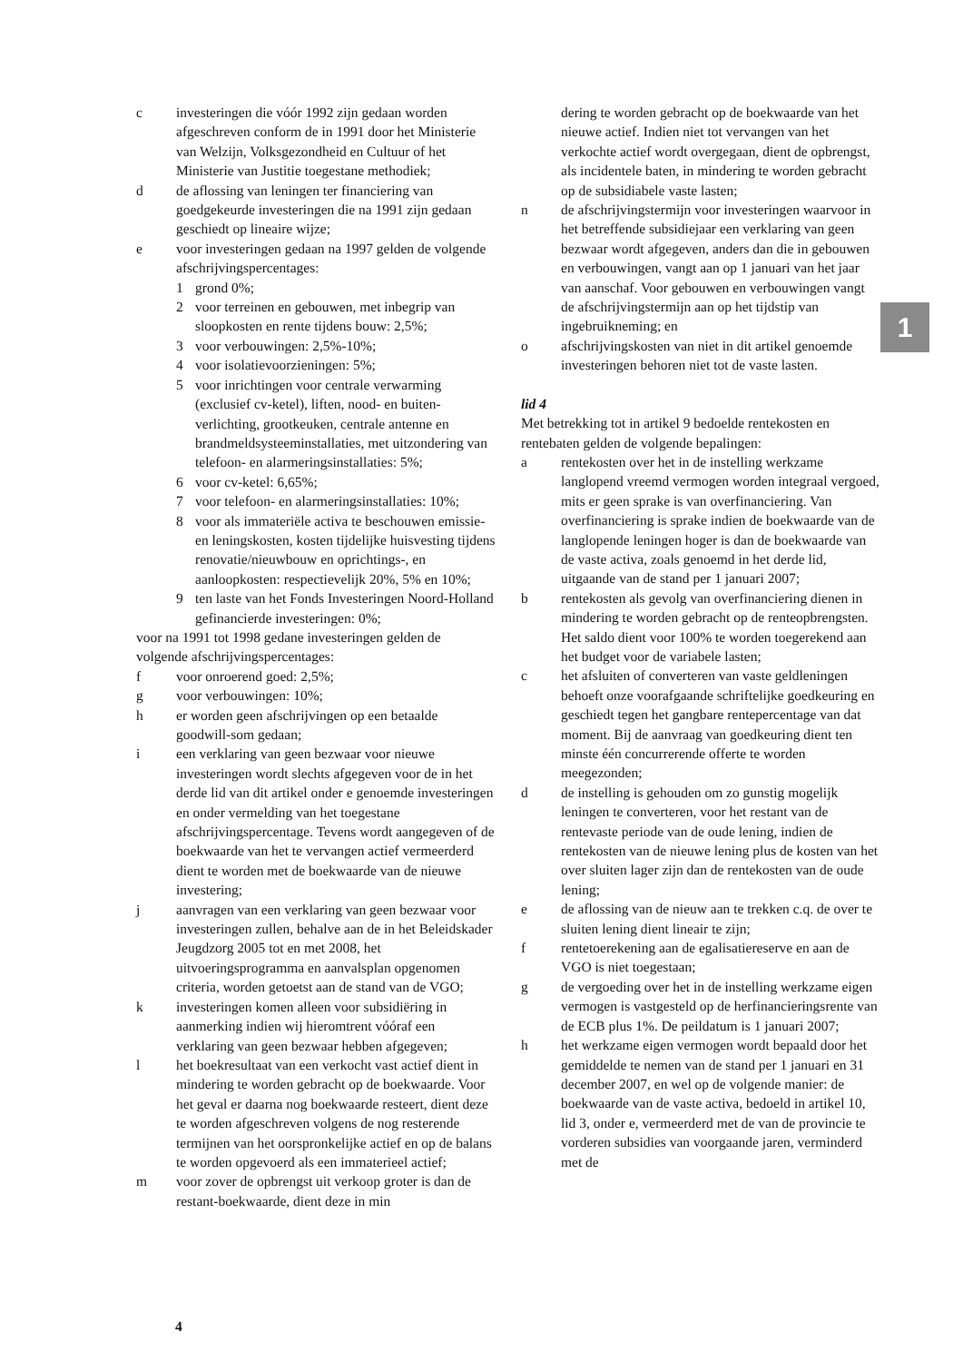c investeringen die vóór 1992 zijn gedaan worden afgeschreven conform de in 1991 door het Ministerie van Welzijn, Volksgezondheid en Cultuur of het Ministerie van Justitie toegestane methodiek;
d de aflossing van leningen ter financiering van goedgekeurde investeringen die na 1991 zijn gedaan geschiedt op lineaire wijze;
e voor investeringen gedaan na 1997 gelden de volgende afschrijvingspercentages:
1 grond 0%;
2 voor terreinen en gebouwen, met inbegrip van sloopkosten en rente tijdens bouw: 2,5%;
3 voor verbouwingen: 2,5%-10%;
4 voor isolatievoorzieningen: 5%;
5 voor inrichtingen voor centrale verwarming (exclusief cv-ketel), liften, nood- en buiten­verlichting, grootkeuken, centrale antenne en brandmeldsysteeminstallaties, met uitzondering van telefoon- en alarmeringsinstallaties: 5%;
6 voor cv-ketel: 6,65%;
7 voor telefoon- en alarmeringsinstallaties: 10%;
8 voor als immateriële activa te beschouwen emissie- en leningskosten, kosten tijdelijke huisvesting tijdens renovatie/nieuwbouw en oprichtings-, en aanloopkosten: respectievelijk 20%, 5% en 10%;
9 ten laste van het Fonds Investeringen Noord-Holland gefinancierde investeringen: 0%;
voor na 1991 tot 1998 gedane investeringen gelden de volgende afschrijvingspercentages:
f voor onroerend goed: 2,5%;
g voor verbouwingen: 10%;
h er worden geen afschrijvingen op een betaalde goodwill-som gedaan;
i een verklaring van geen bezwaar voor nieuwe investeringen wordt slechts afgegeven voor de in het derde lid van dit artikel onder e genoemde investeringen en onder vermelding van het toe­gestane afschrijvingspercentage. Tevens wordt aangegeven of de boekwaarde van het te ver­vangen actief vermeerderd dient te worden met de boekwaarde van de nieuwe investering;
j aanvragen van een verklaring van geen bezwaar voor investeringen zullen, behalve aan de in het Beleidskader Jeugdzorg 2005 tot en met 2008, het uitvoeringsprogramma en aanvalsplan opgenomen criteria, worden getoetst aan de stand van de VGO;
k investeringen komen alleen voor subsidiëring in aanmerking indien wij hieromtrent vóóraf een verklaring van geen bezwaar hebben afgegeven;
l het boekresultaat van een verkocht vast actief dient in mindering te worden gebracht op de boekwaarde. Voor het geval er daarna nog boek­waarde resteert, dient deze te worden afgeschreven volgens de nog resterende termijnen van het oor­spronkelijke actief en op de balans te worden opgevoerd als een immaterieel actief;
m voor zover de opbrengst uit verkoop groter is dan de restant-boekwaarde, dient deze in min­
dering te worden gebracht op de boekwaarde van het nieuwe actief. Indien niet tot vervangen van het verkochte actief wordt overgegaan, dient de opbrengst, als incidentele baten, in mindering te worden gebracht op de subsidiabele vaste lasten;
n de afschrijvingstermijn voor investeringen waar­voor in het betreffende subsidiejaar een verklaring van geen bezwaar wordt afgegeven, anders dan die in gebouwen en verbouwingen, vangt aan op 1 januari van het jaar van aanschaf. Voor gebouwen en verbouwingen vangt de afschrijvingstermijn aan op het tijdstip van ingebruikneming; en
o afschrijvingskosten van niet in dit artikel genoemde investeringen behoren niet tot de vaste lasten.
lid 4
Met betrekking tot in artikel 9 bedoelde rentekosten en rentebaten gelden de volgende bepalingen:
a rentekosten over het in de instelling werkzame langlopend vreemd vermogen worden integraal vergoed, mits er geen sprake is van over­financiering. Van overfinanciering is sprake indien de boekwaarde van de langlopende leningen hoger is dan de boekwaarde van de vaste activa, zoals genoemd in het derde lid, uitgaande van de stand per 1 januari 2007;
b rentekosten als gevolg van overfinanciering dienen in mindering te worden gebracht op de rente­opbrengsten. Het saldo dient voor 100% te worden toegerekend aan het budget voor de variabele lasten;
c het afsluiten of converteren van vaste geldleningen behoeft onze voorafgaande schriftelijke goed­keuring en geschiedt tegen het gangbare rente­percentage van dat moment. Bij de aanvraag van goedkeuring dient ten minste één concurrerende offerte te worden meegezonden;
d de instelling is gehouden om zo gunstig mogelijk leningen te converteren, voor het restant van de rentevaste periode van de oude lening, indien de rentekosten van de nieuwe lening plus de kosten van het over sluiten lager zijn dan de rentekosten van de oude lening;
e de aflossing van de nieuw aan te trekken c.q. de over te sluiten lening dient lineair te zijn;
f rentetoerekening aan de egalisatiereserve en aan de VGO is niet toegestaan;
g de vergoeding over het in de instelling werkzame eigen vermogen is vastgesteld op de herfinan­cieringsrente van de ECB plus 1%. De peildatum is 1 januari 2007;
h het werkzame eigen vermogen wordt bepaald door het gemiddelde te nemen van de stand per 1 januari en 31 december 2007, en wel op de volgende manier: de boekwaarde van de vaste activa, bedoeld in artikel 10, lid 3, onder e, vermeer­derd met de van de provincie te vorderen sub­sidies van voorgaande jaren, verminderd met de
1
4